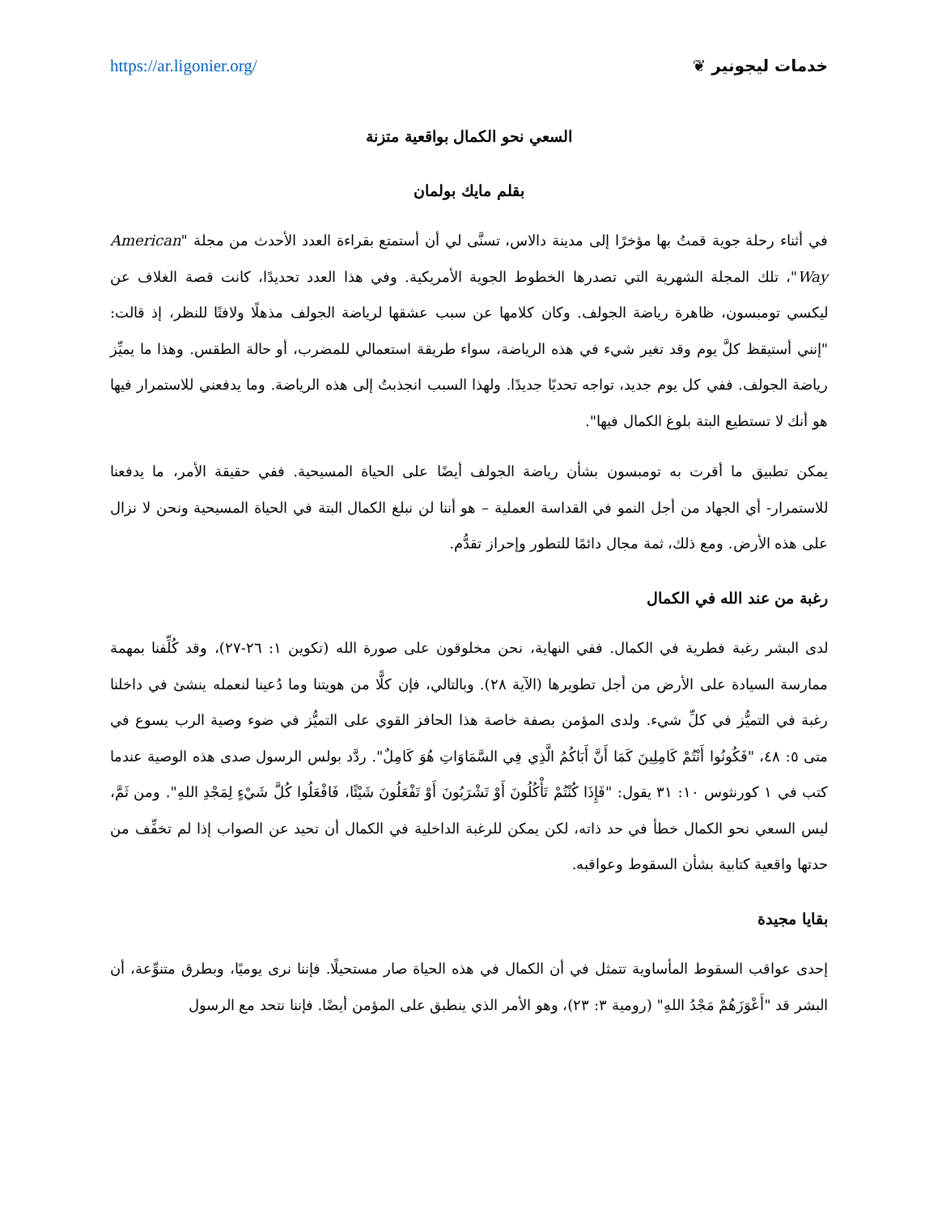https://ar.ligonier.org/ خدمات ليجونير ❦
السعي نحو الكمال بواقعية متزنة
بقلم مايك بولمان
في أثناء رحلة جوية قمتُ بها مؤخرًا إلى مدينة دالاس، تسنَّى لي أن أستمتع بقراءة العدد الأحدث من مجلة "American Way"، تلك المجلة الشهرية التي تصدرها الخطوط الجوية الأمريكية. وفي هذا العدد تحديدًا، كانت قصة الغلاف عن ليكسي تومبسون، ظاهرة رياضة الجولف. وكان كلامها عن سبب عشقها لرياضة الجولف مذهلًا ولافتًا للنظر، إذ قالت: "إنني أستيقظ كلَّ يوم وقد تغير شيء في هذه الرياضة، سواء طريقة استعمالي للمضرب، أو حالة الطقس. وهذا ما يميِّز رياضة الجولف. ففي كل يوم جديد، تواجه تحديًا جديدًا. ولهذا السبب انجذبتُ إلى هذه الرياضة. وما يدفعني للاستمرار فيها هو أنك لا تستطيع البتة بلوغ الكمال فيها".
يمكن تطبيق ما أقرت به تومبسون بشأن رياضة الجولف أيضًا على الحياة المسيحية. ففي حقيقة الأمر، ما يدفعنا للاستمرار- أي الجهاد من أجل النمو في القداسة العملية – هو أننا لن نبلغ الكمال البتة في الحياة المسيحية ونحن لا نزال على هذه الأرض. ومع ذلك، ثمة مجال دائمًا للتطور وإحراز تقدُّم.
رغبة من عند الله في الكمال
لدى البشر رغبة فطرية في الكمال. ففي النهاية، نحن مخلوقون على صورة الله (تكوين ١: ٢٦-٢٧)، وقد كُلِّفنا بمهمة ممارسة السيادة على الأرض من أجل تطويرها (الآية ٢٨). وبالتالي، فإن كلًّا من هويتنا وما دُعينا لنعمله ينشئ في داخلنا رغبة في التميُّز في كلِّ شيء. ولدى المؤمن بصفة خاصة هذا الحافز القوي على التميُّز في ضوء وصية الرب يسوع في متى ٥: ٤٨، "فَكُونُوا أَنْتُمْ كَامِلِينَ كَمَا أَنَّ أَبَاكُمُ الَّذِي فِي السَّمَاوَاتِ هُوَ كَامِلٌ". ردَّد بولس الرسول صدى هذه الوصية عندما كتب في ١ كورنثوس ١٠: ٣١ يقول: "فَإِذَا كُنْتُمْ تَأْكُلُونَ أَوْ تَشْرَبُونَ أَوْ تَفْعَلُونَ شَيْئًا، فَافْعَلُوا كُلَّ شَيْءٍ لِمَجْدِ اللهِ". ومن ثَمَّ، ليس السعي نحو الكمال خطأ في حد ذاته، لكن يمكن للرغبة الداخلية في الكمال أن تحيد عن الصواب إذا لم تخفِّف من حدتها واقعية كتابية بشأن السقوط وعواقبه.
بقايا مجيدة
إحدى عواقب السقوط المأساوية تتمثل في أن الكمال في هذه الحياة صار مستحيلًا. فإننا نرى يوميًا، وبطرق متنوِّعة، أن البشر قد "أَعْوَزَهُمْ مَجْدُ اللهِ" (رومية ٣: ٢٣)، وهو الأمر الذي ينطبق على المؤمن أيضًا. فإننا نتحد مع الرسول